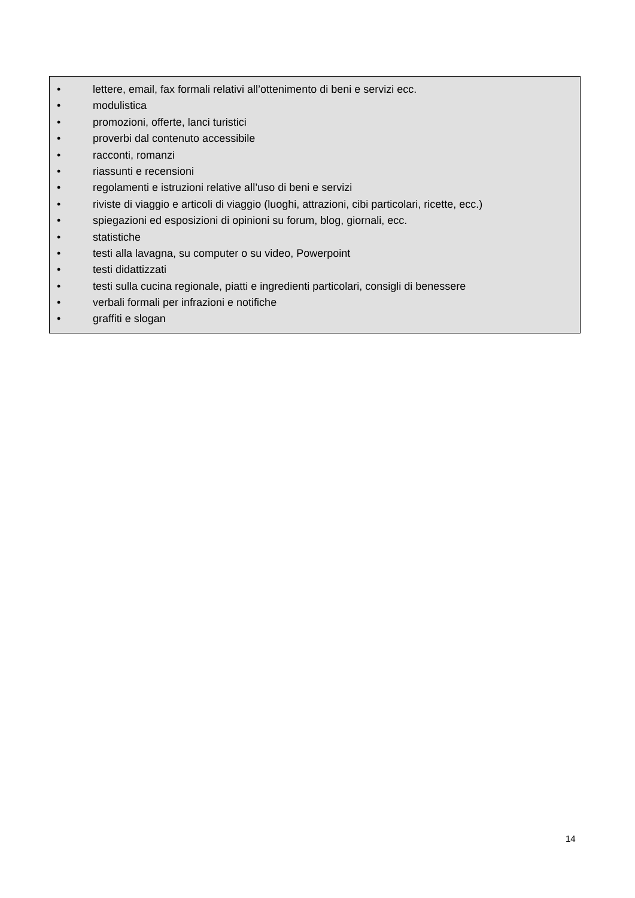• lettere, email, fax formali relativi all’ottenimento di beni e servizi ecc.
• modulistica
• promozioni, offerte, lanci turistici
• proverbi dal contenuto accessibile
• racconti, romanzi
• riassunti e recensioni
• regolamenti e istruzioni relative all’uso di beni e servizi
• riviste di viaggio e articoli di viaggio (luoghi, attrazioni, cibi particolari, ricette, ecc.)
• spiegazioni ed esposizioni di opinioni su forum, blog, giornali, ecc.
• statistiche
• testi alla lavagna, su computer o su video, Powerpoint
• testi didattizzati
• testi sulla cucina regionale, piatti e ingredienti particolari, consigli di benessere
• verbali formali per infrazioni e notifiche
• graffiti e slogan
14